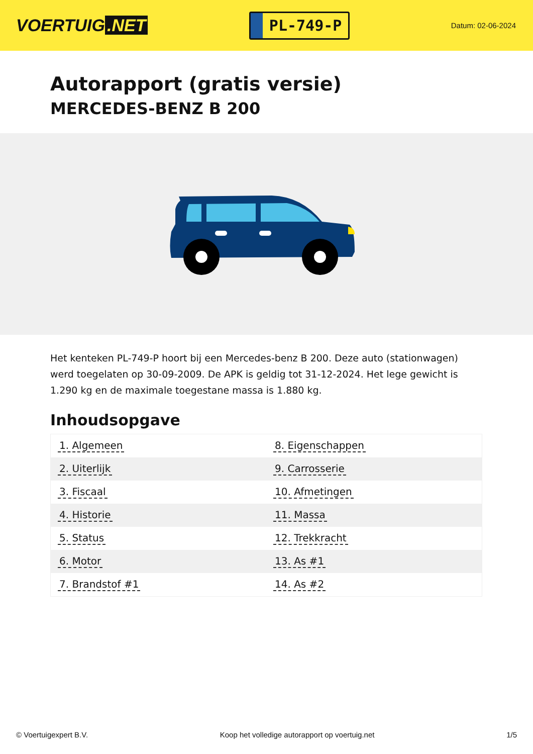VOERTUIG.NET
PL-749-P
Datum: 02-06-2024
Autorapport (gratis versie)
MERCEDES-BENZ B 200
Het kenteken PL-749-P hoort bij een Mercedes-benz B 200. Deze auto (stationwagen) werd toegelaten op 30-09-2009. De APK is geldig tot 31-12-2024. Het lege gewicht is 1.290 kg en de maximale toegestane massa is 1.880 kg.
Inhoudsopgave
| 1. Algemeen | 8. Eigenschappen |
| 2. Uiterlijk | 9. Carrosserie |
| 3. Fiscaal | 10. Afmetingen |
| 4. Historie | 11. Massa |
| 5. Status | 12. Trekkracht |
| 6. Motor | 13. As #1 |
| 7. Brandstof #1 | 14. As #2 |
© Voertuigexpert B.V. Koop het volledige autorapport op voertuig.net 1/5